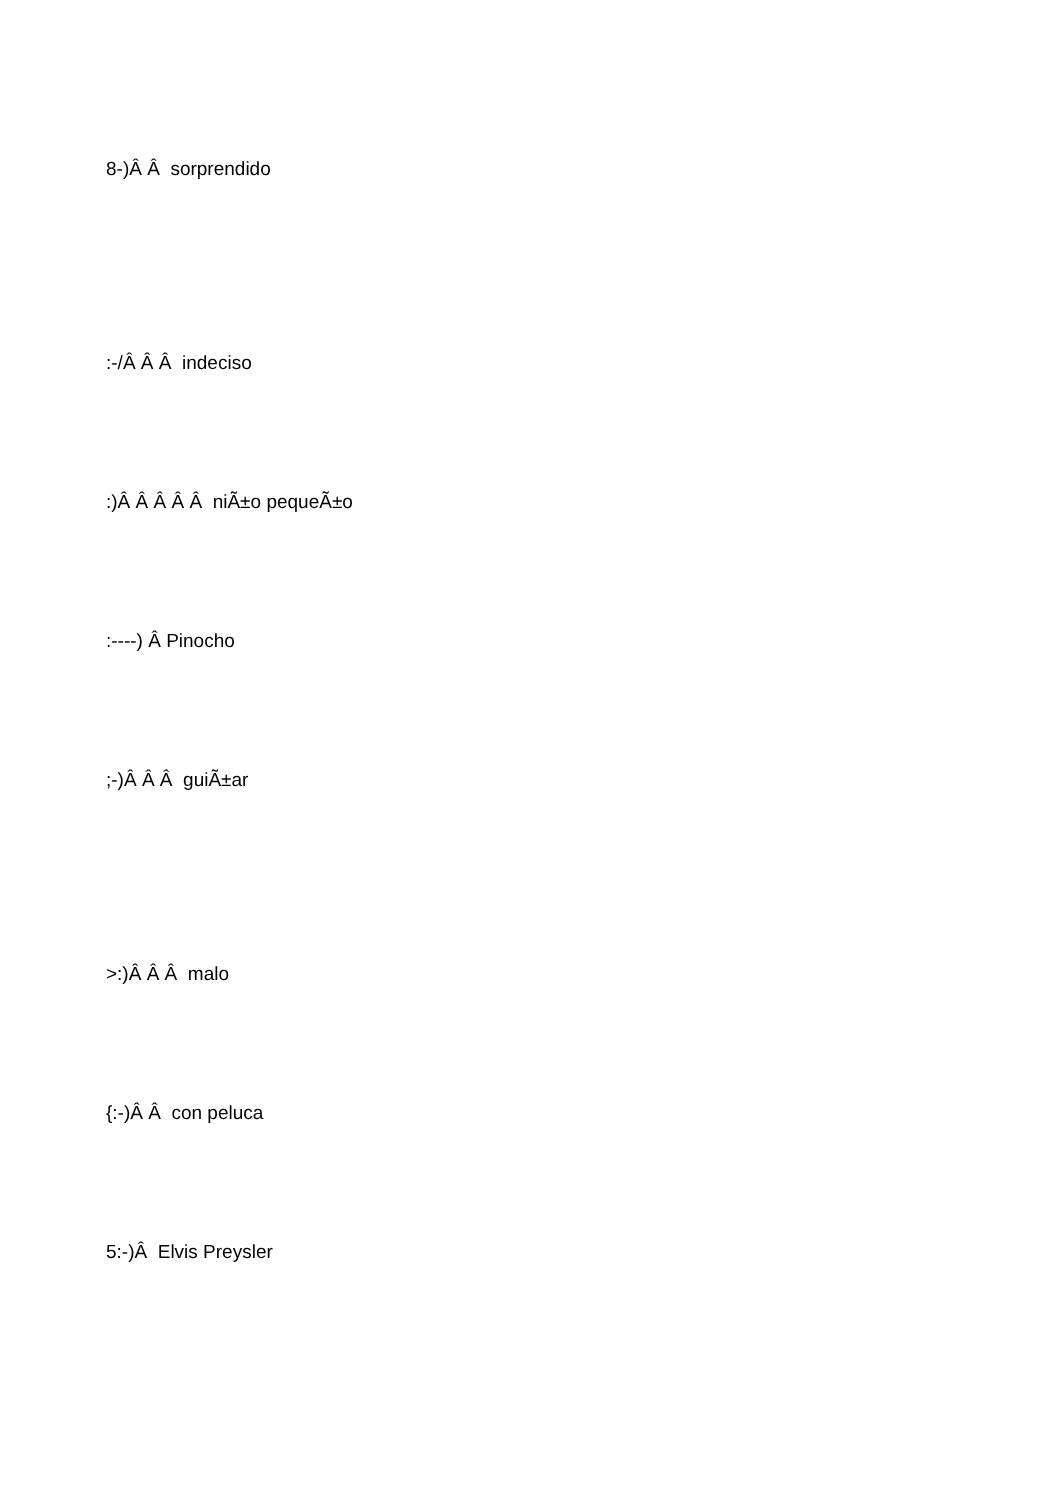8-)Â Â sorprendido
:-/Â Â Â indeciso
:)Â Â Â Â Â niÃ±o pequeÃ±o
:----) Â Pinocho
;-)Â Â Â guiÃ±ar
>:)Â Â Â malo
{:-)Â Â con peluca
5:-)Â Elvis Preysler